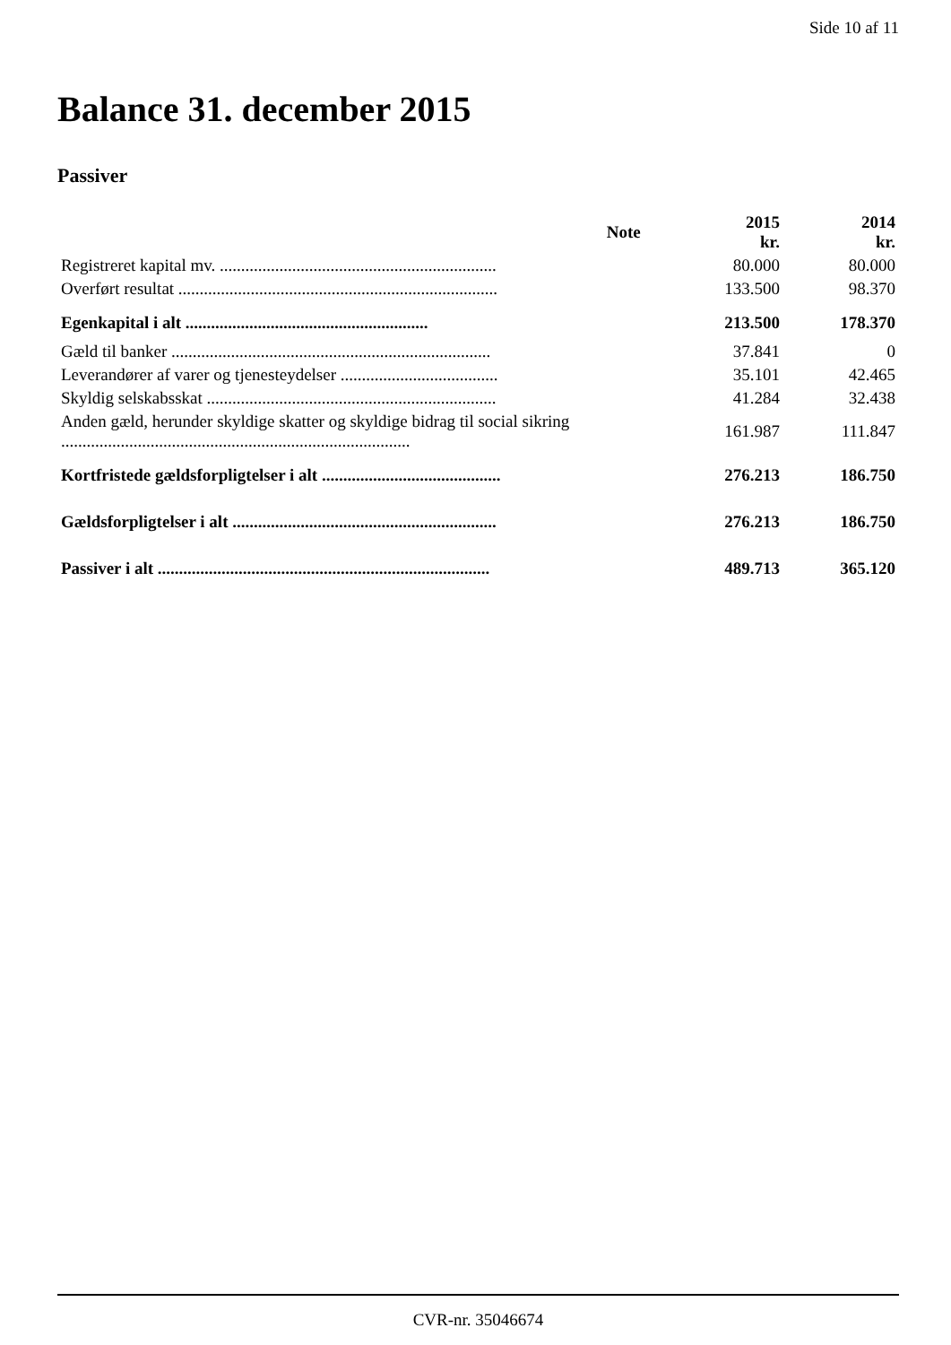Side 10 af 11
Balance 31. december 2015
Passiver
| | Note | 2015 kr. | 2014 kr. |
| --- | --- | --- | --- |
| Registreret kapital mv. ................................................................. | | 80.000 | 80.000 |
| Overført resultat ........................................................................... | | 133.500 | 98.370 |
| Egenkapital i alt ......................................................... | | 213.500 | 178.370 |
| Gæld til banker ........................................................................... | | 37.841 | 0 |
| Leverandører af varer og tjenesteydelser ..................................... | | 35.101 | 42.465 |
| Skyldig selskabsskat .................................................................... | | 41.284 | 32.438 |
| Anden gæld, herunder skyldige skatter og skyldige bidrag til social sikring .................................................................................. | | 161.987 | 111.847 |
| Kortfristede gældsforpligtelser i alt .......................................... | | 276.213 | 186.750 |
| Gældsforpligtelser i alt .............................................................. | | 276.213 | 186.750 |
| Passiver i alt .............................................................................. | | 489.713 | 365.120 |
CVR-nr. 35046674